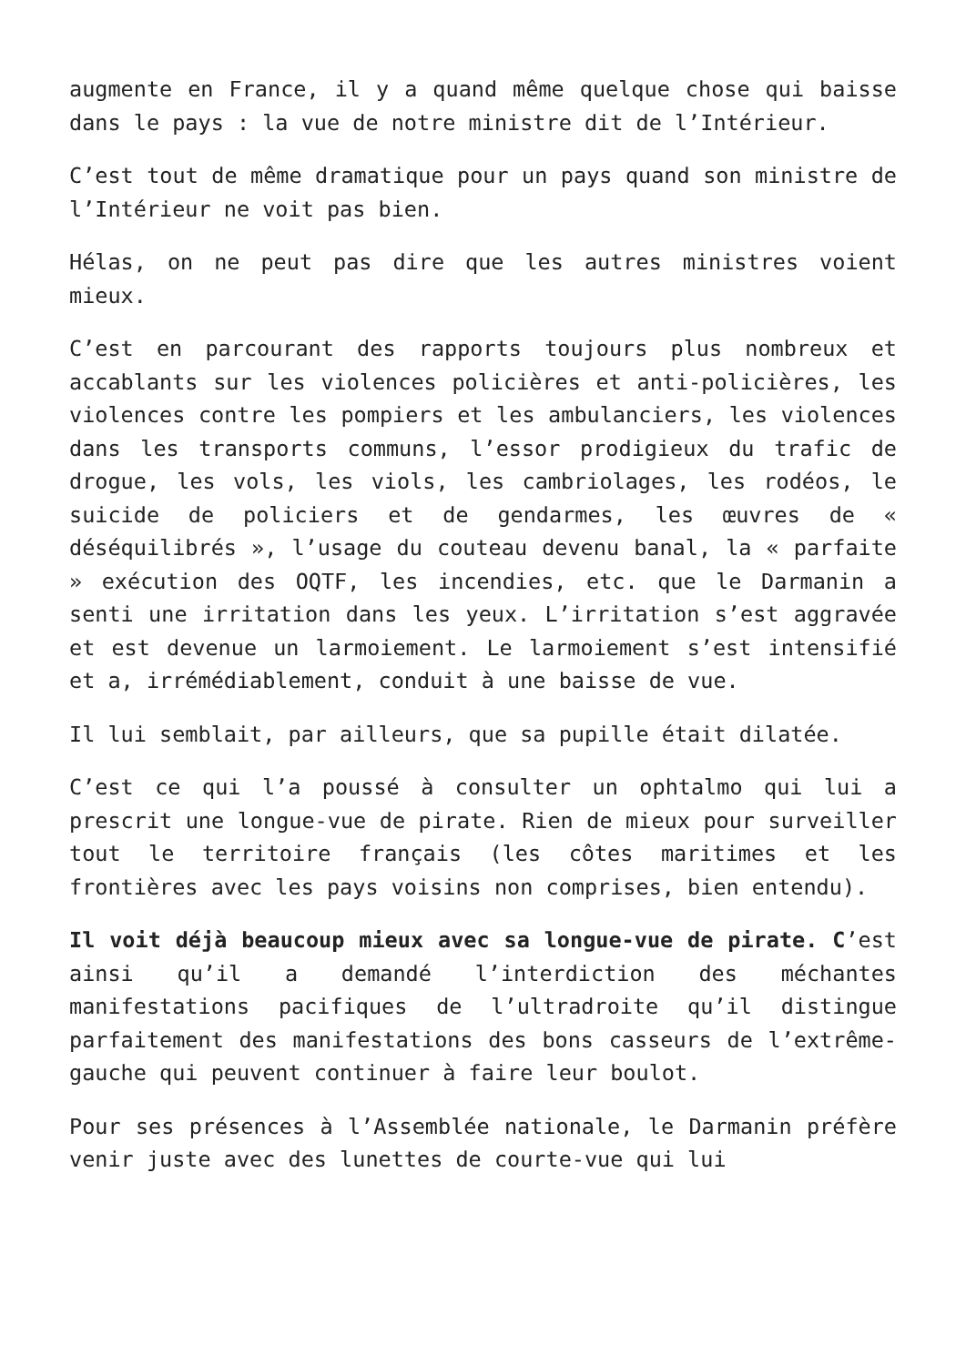augmente en France, il y a quand même quelque chose qui baisse dans le pays : la vue de notre ministre dit de l’Intérieur.
C’est tout de même dramatique pour un pays quand son ministre de l’Intérieur ne voit pas bien.
Hélas, on ne peut pas dire que les autres ministres voient mieux.
C’est en parcourant des rapports toujours plus nombreux et accablants sur les violences policières et anti-policières, les violences contre les pompiers et les ambulanciers, les violences dans les transports communs, l’essor prodigieux du trafic de drogue, les vols, les viols, les cambriolages, les rodéos, le suicide de policiers et de gendarmes, les œuvres de « déséquilibrés », l’usage du couteau devenu banal, la « parfaite » exécution des OQTF, les incendies, etc. que le Darmanin a senti une irritation dans les yeux. L’irritation s’est aggravée et est devenue un larmoiement. Le larmoiement s’est intensifié et a, irrémédiablement, conduit à une baisse de vue.
Il lui semblait, par ailleurs, que sa pupille était dilatée.
C’est ce qui l’a poussé à consulter un ophtalmo qui lui a prescrit une longue-vue de pirate. Rien de mieux pour surveiller tout le territoire français (les côtes maritimes et les frontières avec les pays voisins non comprises, bien entendu).
Il voit déjà beaucoup mieux avec sa longue-vue de pirate. C’est ainsi qu’il a demandé l’interdiction des méchantes manifestations pacifiques de l’ultradroite qu’il distingue parfaitement des manifestations des bons casseurs de l’extrême-gauche qui peuvent continuer à faire leur boulot.
Pour ses présences à l’Assemblée nationale, le Darmanin préfère venir juste avec des lunettes de courte-vue qui lui